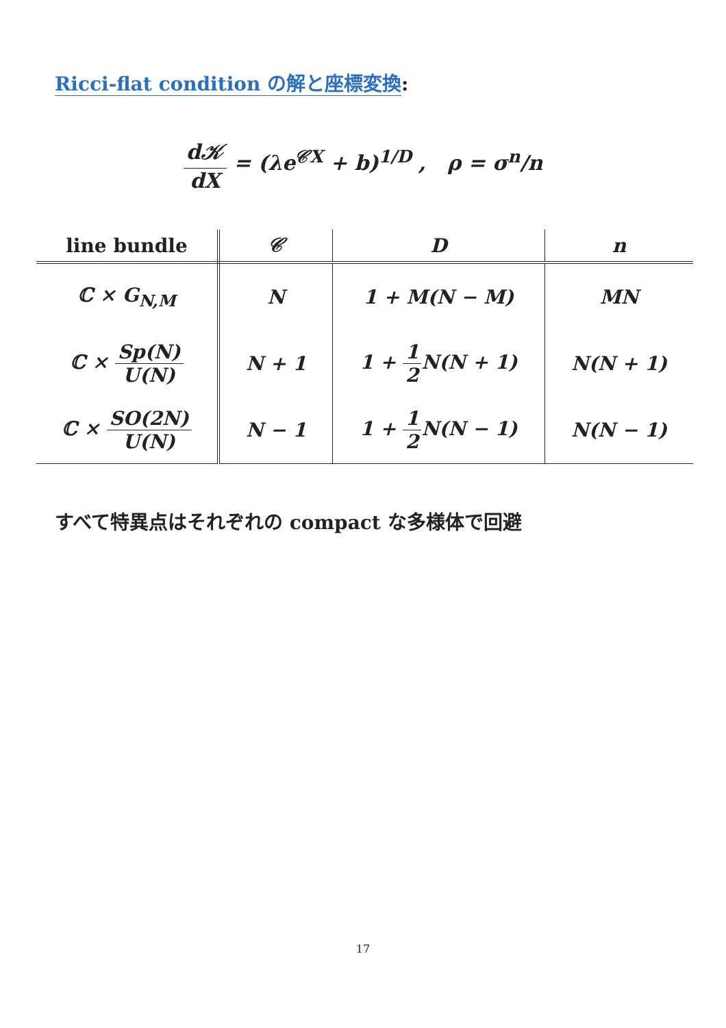Ricci-flat condition の解と座標変換:
d𝒦 dX = (λe<sup>𝒞X</sup> + b)<sup>1/D</sup> , ρ = σ<sup>n</sup>/n
| line bundle | 𝒞 | D | n |
| --- | --- | --- | --- |
| ℂ × G<sub>N,M</sub> | N | 1 + M(N − M) | MN |
| ℂ × Sp(N) U(N) | N + 1 | 1 + 1 2 N(N + 1) | N(N + 1) |
| ℂ × SO(2N) U(N) | N − 1 | 1 + 1 2 N(N − 1) | N(N − 1) |
すべて特異点はそれぞれの compact な多様体で回避
17